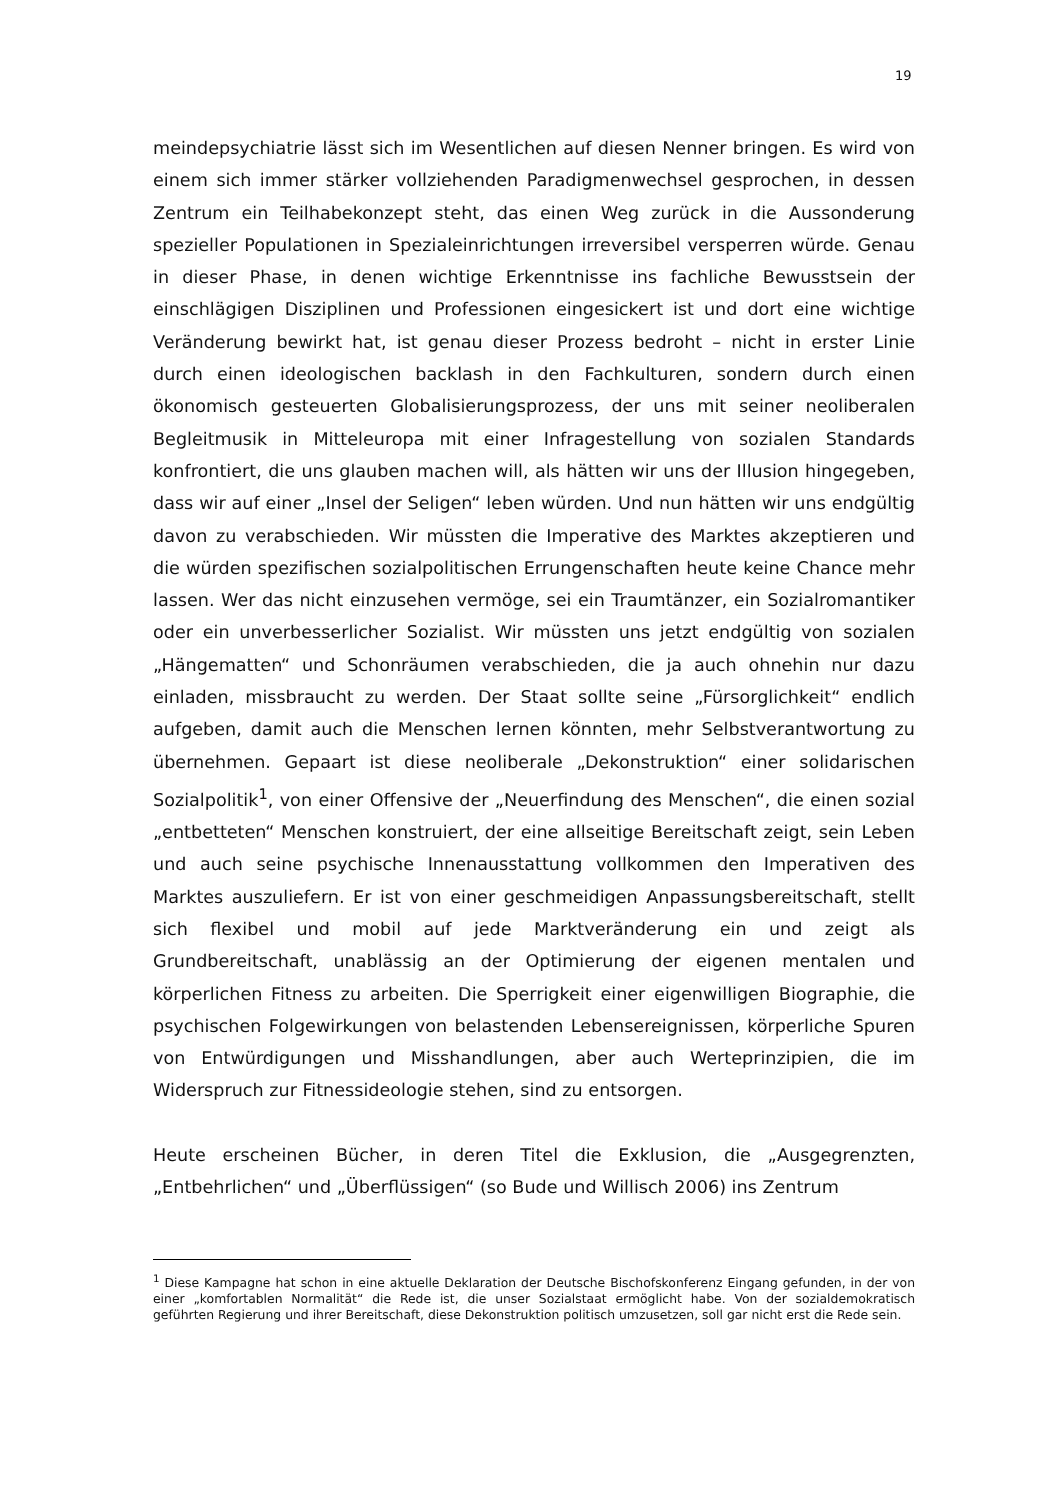19
meindepsychiatrie lässt sich im Wesentlichen auf diesen Nenner bringen. Es wird von einem sich immer stärker vollziehenden Paradigmenwechsel gesprochen, in dessen Zentrum ein Teilhabekonzept steht, das einen Weg zurück in die Aussonderung spezieller Populationen in Spezialeinrichtungen irreversibel versperren würde. Genau in dieser Phase, in denen wichtige Erkenntnisse ins fachliche Bewusstsein der einschlägigen Disziplinen und Professionen eingesickert ist und dort eine wichtige Veränderung bewirkt hat, ist genau dieser Prozess bedroht – nicht in erster Linie durch einen ideologischen backlash in den Fachkulturen, sondern durch einen ökonomisch gesteuerten Globalisierungsprozess, der uns mit seiner neoliberalen Begleitmusik in Mitteleuropa mit einer Infragestellung von sozialen Standards konfrontiert, die uns glauben machen will, als hätten wir uns der Illusion hingegeben, dass wir auf einer „Insel der Seligen“ leben würden. Und nun hätten wir uns endgültig davon zu verabschieden. Wir müssten die Imperative des Marktes akzeptieren und die würden spezifischen sozialpolitischen Errungenschaften heute keine Chance mehr lassen. Wer das nicht einzusehen vermöge, sei ein Traumtänzer, ein Sozialromantiker oder ein unverbesserlicher Sozialist. Wir müssten uns jetzt endgültig von sozialen „Hängematten“ und Schonräumen verabschieden, die ja auch ohnehin nur dazu einladen, missbraucht zu werden. Der Staat sollte seine „Fürsorglichkeit“ endlich aufgeben, damit auch die Menschen lernen könnten, mehr Selbstverantwortung zu übernehmen. Gepaart ist diese neoliberale „Dekonstruktion“ einer solidarischen Sozialpolitik<sup>1</sup>, von einer Offensive der „Neuerfindung des Menschen“, die einen sozial „entbetteten“ Menschen konstruiert, der eine allseitige Bereitschaft zeigt, sein Leben und auch seine psychische Innenausstattung vollkommen den Imperativen des Marktes auszuliefern. Er ist von einer geschmeidigen Anpassungsbereitschaft, stellt sich flexibel und mobil auf jede Marktveränderung ein und zeigt als Grundbereitschaft, unablässig an der Optimierung der eigenen mentalen und körperlichen Fitness zu arbeiten. Die Sperrigkeit einer eigenwilligen Biographie, die psychischen Folgewirkungen von belastenden Lebensereignissen, körperliche Spuren von Entwürdigungen und Misshandlungen, aber auch Werteprinzipien, die im Widerspruch zur Fitnessideologie stehen, sind zu entsorgen.
Heute erscheinen Bücher, in deren Titel die Exklusion, die „Ausgegrenzten, „Entbehrlichen“ und „Überflüssigen“ (so Bude und Willisch 2006) ins Zentrum
<sup>1</sup> Diese Kampagne hat schon in eine aktuelle Deklaration der Deutsche Bischofskonferenz Eingang gefunden, in der von einer „komfortablen Normalität“ die Rede ist, die unser Sozialstaat ermöglicht habe. Von der sozialdemokratisch geführten Regierung und ihrer Bereitschaft, diese Dekonstruktion politisch umzusetzen, soll gar nicht erst die Rede sein.